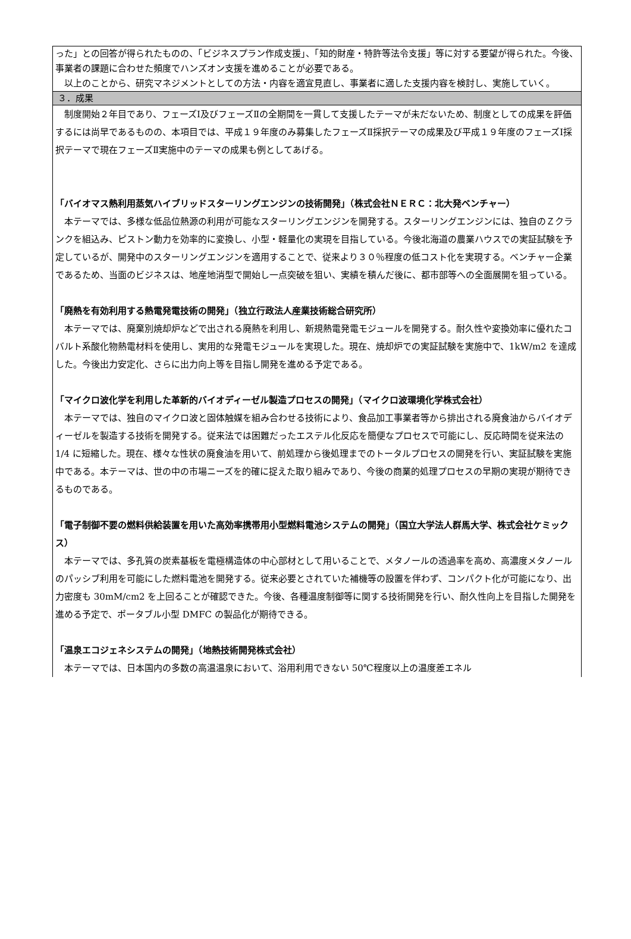った」との回答が得られたものの、「ビジネスプラン作成支援」、「知的財産・特許等法令支援」等に対する要望が得られた。今後、事業者の課題に合わせた頻度でハンズオン支援を進めることが必要である。
　以上のことから、研究マネジメントとしての方法・内容を適宜見直し、事業者に適した支援内容を検討し、実施していく。
３．成果
　制度開始２年目であり、フェーズⅠ及びフェーズⅡの全期間を一貫して支援したテーマが未だないため、制度としての成果を評価するには尚早であるものの、本項目では、平成１９年度のみ募集したフェーズⅡ採択テーマの成果及び平成１９年度のフェーズⅠ採択テーマで現在フェーズⅡ実施中のテーマの成果も例としてあげる。
「バイオマス熱利用蒸気ハイブリッドスターリングエンジンの技術開発」（株式会社ＮＥＲＣ：北大発ベンチャー）
　本テーマでは、多様な低品位熱源の利用が可能なスターリングエンジンを開発する。スターリングエンジンには、独自のＺクランクを組込み、ピストン動力を効率的に変換し、小型・軽量化の実現を目指している。今後北海道の農業ハウスでの実証試験を予定しているが、開発中のスターリングエンジンを適用することで、従来より３０％程度の低コスト化を実現する。ベンチャー企業であるため、当面のビジネスは、地産地消型で開始し一点突破を狙い、実績を積んだ後に、都市部等への全面展開を狙っている。
「廃熱を有効利用する熱電発電技術の開発」（独立行政法人産業技術総合研究所）
　本テーマでは、廃棄別焼却炉などで出される廃熱を利用し、新規熱電発電モジュールを開発する。耐久性や変換効率に優れたコバルト系酸化物熱電材料を使用し、実用的な発電モジュールを実現した。現在、焼却炉での実証試験を実施中で、1kW/m2 を達成した。今後出力安定化、さらに出力向上等を目指し開発を進める予定である。
「マイクロ波化学を利用した革新的バイオディーゼル製造プロセスの開発」（マイクロ波環境化学株式会社）
　本テーマでは、独自のマイクロ波と固体触媒を組み合わせる技術により、食品加工事業者等から排出される廃食油からバイオディーゼルを製造する技術を開発する。従来法では困難だったエステル化反応を簡便なプロセスで可能にし、反応時間を従来法の 1/4 に短縮した。現在、様々な性状の廃食油を用いて、前処理から後処理までのトータルプロセスの開発を行い、実証試験を実施中である。本テーマは、世の中の市場ニーズを的確に捉えた取り組みであり、今後の商業的処理プロセスの早期の実現が期待できるものである。
「電子制御不要の燃料供給装置を用いた高効率携帯用小型燃料電池システムの開発」（国立大学法人群馬大学、株式会社ケミックス）
　本テーマでは、多孔質の炭素基板を電極構造体の中心部材として用いることで、メタノールの透過率を高め、高濃度メタノールのパッシブ利用を可能にした燃料電池を開発する。従来必要とされていた補機等の設置を伴わず、コンパクト化が可能になり、出力密度も 30mM/cm2 を上回ることが確認できた。今後、各種温度制御等に関する技術開発を行い、耐久性向上を目指した開発を進める予定で、ポータブル小型 DMFC の製品化が期待できる。
「温泉エコジェネシステムの開発」（地熱技術開発株式会社）
　本テーマでは、日本国内の多数の高温温泉において、浴用利用できない 50℃程度以上の温度差エネル